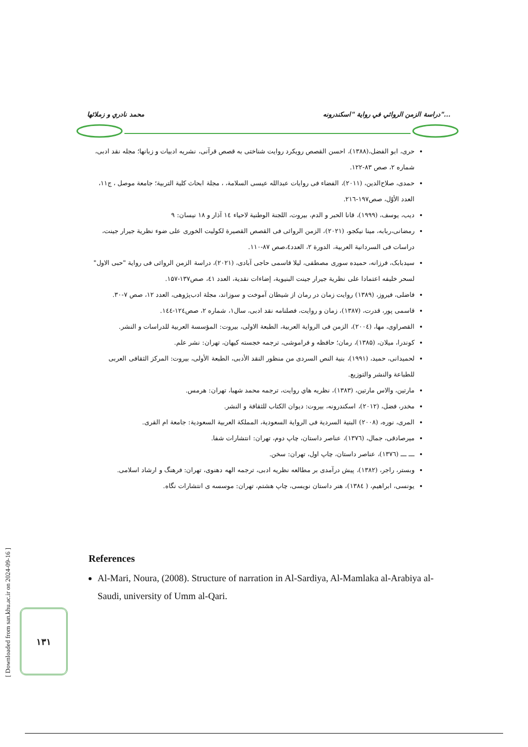محمد نادري و زملائها دراسة الزمن الروائي في رواية "اسكندرونه"...
حری، ابو الفضل،(۱۳۸۸)، احسن القصص رویکرد روایت شناختی به قصص قرآنی، نشریه ادبیات و زبانها؛ مجله نقد ادبی، شماره ۲، صص ۸۳-۱۲۲.
حمدی، صلاح‌الدین، (۲۰۱۱)، الفضاء فی روایات عبدالله عیسی السلامة، ، مجلة ابحاث کلیة التربیة؛ جامعة موصل ، ج۱۱، العدد الأوّل، صص۱۹۷-۲۱٦.
دیب، یوسف، (۱۹۹۹)، قانا الحبر و الدم، بیروت، اللجنة الوطنیة لاحیاء ١٤ آذار و ۱۸ نیسان: ۹
رمضانی،ربابه، مینا نیکجو، (۲۰۲۱)، الزمن الروائی فی القصص القصیرة لکولیت الخوری علی ضوء نظریة جیرار جینت، دراسات فی السردانیة العربیة، الدورة ۲، العدد٤،صص ۸۷-۱۱۰.
سیدبابک، فرزانه، حمیده سوری مصطفی، لیلا قاسمی حاجی آبادی، (۲۰۲۱)، دراسة الزمن الروائی فی روایة "حبی الاول" لسحر خلیفه اعتمادا علی نظریة جیرار جینت البنیویة، إضاءات نقدیة، العدد ٤١، صص۱۳۷-۱۵۷.
فاضلی، فیروز، (۱۳۸۹) روایت زمان در رمان از شیطان آموخت و سوزاند، مجلة ادب‌پژوهی، العدد ۱۲، صص ۷-۳۰.
قاسمی پور، قدرت، (۱۳۸۷)، زمان و روایت، فصلنامه نقد ادبی، سال۱، شماره ۲، صص۱۲٤-۱٤٤.
القصراوی، مها، (۲۰۰٤)، الزمن فی الروایة العربیة، الطبعة الاولی، بیروت: المؤسسة العربیة للدراسات و النشر.
کوندرا، میلان، (۱۳۸۵)، رمان؛ حافظه و فراموشی، ترجمه خجسته کیهان، تهران: نشر علم.
لحمیدانی، حمید، (۱۹۹۱)، بنیة النص السردی من منظور النقد الأدبی، الطبعة الأولی، بیروت: المرکز الثقافی العربی للطباعة والنشر والتوزیع.
مارتین، والاس مارتین، (۱۳۸۳)، نظریه هاي روایت، ترجمه محمد شهبا، تهران: هرمس.
مخدر، فضل، (۲۰۱۲)، اسکندرونه، بیروت: دیوان الکتاب للثقافة و النشر.
المری، نوره، (۲۰۰۸) البنیة السردیة فی الروایة السعودیة، المملکة العربیة السعودیة: جامعة ام القری.
میرصادقی، جمال، (۱۳۷٦)، عناصر داستان، چاپ دوم، تهران: انتشارات شفا.
ـــ ـــ (۱۳۷٦)، عناصر داستان، چاپ اول، تهران: سخن.
وبستر، راجر، (۱۳۸۲)، پیش درآمدی بر مطالعه نظریه ادبی، ترجمه الهه دهنوی، تهران: فرهنگ و ارشاد اسلامی.
یونسی، ابراهیم، ( ۱۳۸٤)، هنر داستان نویسی، چاپ هشتم، تهران: موسسه ی انتشارات نگاه.
References
Al-Mari, Noura, (2008). Structure of narration in Al-Sardiya, Al-Mamlaka al-Arabiya al-Saudi, university of Umm al-Qari.
[ Downloaded from san.khu.ac.ir on 2024-09-16 ]
۱۳۱